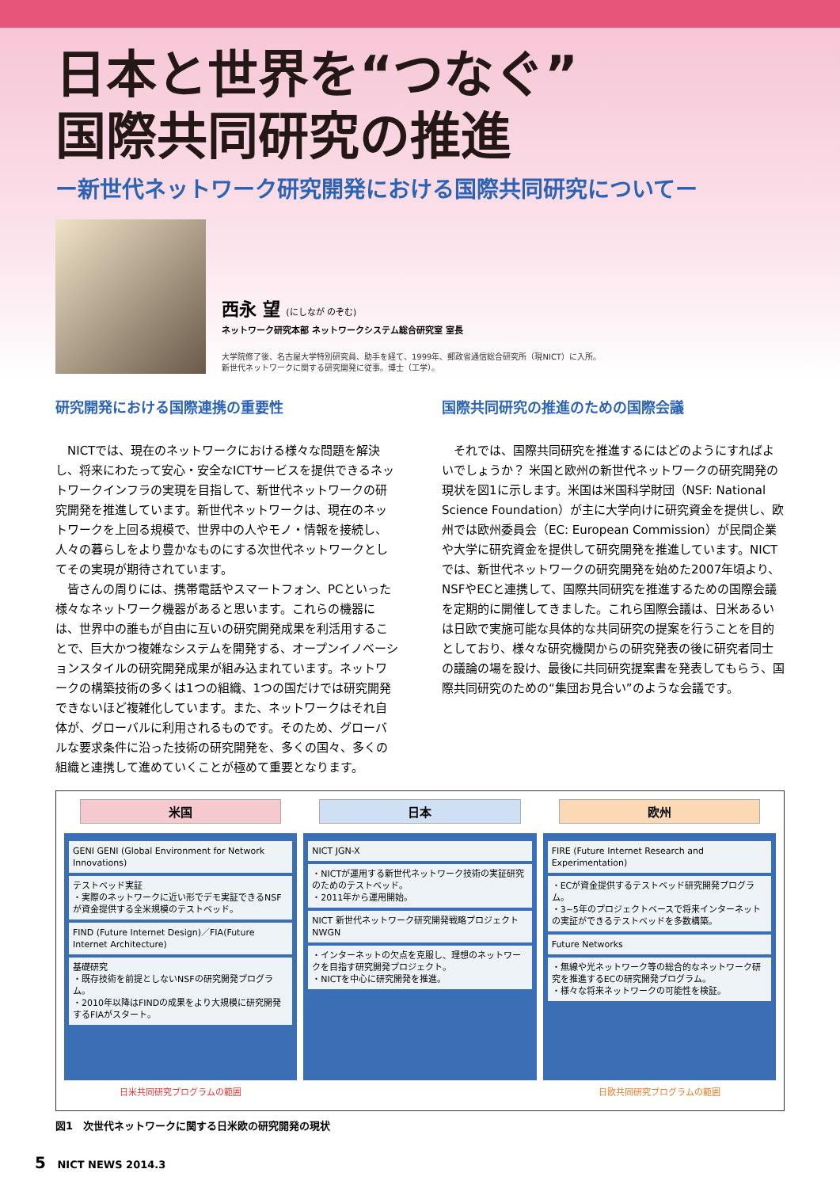日本と世界を“つなぐ”
国際共同研究の推進
ー新世代ネットワーク研究開発における国際共同研究についてー
西永 望 (にしなが のぞむ)
ネットワーク研究本部 ネットワークシステム総合研究室 室長
大学院修了後、名古屋大学特別研究員、助手を経て、1999年、郵政省通信総合研究所（現NICT）に入所。
新世代ネットワークに関する研究開発に従事。博士（工学）。
研究開発における国際連携の重要性
NICTでは、現在のネットワークにおける様々な問題を解決し、将来にわたって安心・安全なICTサービスを提供できるネットワークインフラの実現を目指して、新世代ネットワークの研究開発を推進しています。新世代ネットワークは、現在のネットワークを上回る規模で、世界中の人やモノ・情報を接続し、人々の暮らしをより豊かなものにする次世代ネットワークとしてその実現が期待されています。
皆さんの周りには、携帯電話やスマートフォン、PCといった様々なネットワーク機器があると思います。これらの機器には、世界中の誰もが自由に互いの研究開発成果を利活用することで、巨大かつ複雑なシステムを開発する、オープンイノベーションスタイルの研究開発成果が組み込まれています。ネットワークの構築技術の多くは1つの組織、1つの国だけでは研究開発できないほど複雑化しています。また、ネットワークはそれ自体が、グローバルに利用されるものです。そのため、グローバルな要求条件に沿った技術の研究開発を、多くの国々、多くの組織と連携して進めていくことが極めて重要となります。
国際共同研究の推進のための国際会議
それでは、国際共同研究を推進するにはどのようにすればよいでしょうか？ 米国と欧州の新世代ネットワークの研究開発の現状を図1に示します。米国は米国科学財団（NSF: National Science Foundation）が主に大学向けに研究資金を提供し、欧州では欧州委員会（EC: European Commission）が民間企業や大学に研究資金を提供して研究開発を推進しています。NICTでは、新世代ネットワークの研究開発を始めた2007年頃より、NSFやECと連携して、国際共同研究を推進するための国際会議を定期的に開催してきました。これら国際会議は、日米あるいは日欧で実施可能な具体的な共同研究の提案を行うことを目的としており、様々な研究機関からの研究発表の後に研究者同士の議論の場を設け、最後に共同研究提案書を発表してもらう、国際共同研究のための“集団お見合い”のような会議です。
米国
GENI GENI (Global Environment for Network Innovations)
テストベッド実証
・実際のネットワークに近い形でデモ実証できるNSFが資金提供する全米規模のテストベッド。
FIND (Future Internet Design)／FIA(Future Internet Architecture)
基礎研究
・既存技術を前提としないNSFの研究開発プログラム。
・2010年以降はFINDの成果をより大規模に研究開発するFIAがスタート。
日米共同研究プログラムの範囲
日本
NICT JGN-X
・NICTが運用する新世代ネットワーク技術の実証研究のためのテストベッド。
・2011年から運用開始。
NICT 新世代ネットワーク研究開発戦略プロジェクト NWGN
・インターネットの欠点を克服し、理想のネットワークを目指す研究開発プロジェクト。
・NICTを中心に研究開発を推進。
欧州
FIRE (Future Internet Research and Experimentation)
・ECが資金提供するテストベッド研究開発プログラム。
・3~5年のプロジェクトベースで将来インターネットの実証ができるテストベッドを多数構築。
Future Networks
・無線や光ネットワーク等の総合的なネットワーク研究を推進するECの研究開発プログラム。
・様々な将来ネットワークの可能性を検証。
日欧共同研究プログラムの範囲
図1　次世代ネットワークに関する日米欧の研究開発の現状
5 NICT NEWS 2014.3